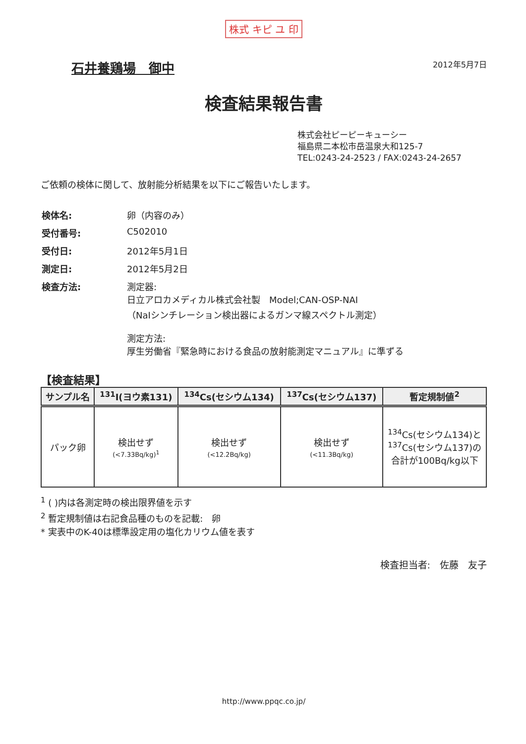株式 キピ ユ 印
石井養鶏場　御中
2012年5月7日
検査結果報告書
株式会社ピーピーキューシー
福島県二本松市岳温泉大和125-7
TEL:0243-24-2523 / FAX:0243-24-2657
ご依頼の検体に関して、放射能分析結果を以下にご報告いたします。
| 検体名: | 卵（内容のみ） |
| 受付番号: | C502010 |
| 受付日: | 2012年5月1日 |
| 測定日: | 2012年5月2日 |
| 検査方法: | 測定器: 日立アロカメディカル株式会社製 Model;CAN-OSP-NAI （NaIシンチレーション検出器によるガンマ線スペクトル測定） 測定方法: 厚生労働省『緊急時における食品の放射能測定マニュアル』に準ずる |
【検査結果】
| サンプル名 | <sup>131</sup>I(ヨウ素131) | <sup>134</sup>Cs(セシウム134) | <sup>137</sup>Cs(セシウム137) | 暫定規制値<sup>2</sup> |
| --- | --- | --- | --- | --- |
| パック卵 | 検出せず (<7.33Bq/kg)<sup>1</sup> | 検出せず (<12.2Bq/kg) | 検出せず (<11.3Bq/kg) | <sup>134</sup>Cs(セシウム134)と <sup>137</sup>Cs(セシウム137)の 合計が100Bq/kg以下 |
<sup>1</sup> ( )内は各測定時の検出限界値を示す
<sup>2</sup> 暫定規制値は右記食品種のものを記載:　卵
* 実表中のK-40は標準設定用の塩化カリウム値を表す
検査担当者:　佐藤　友子
http://www.ppqc.co.jp/